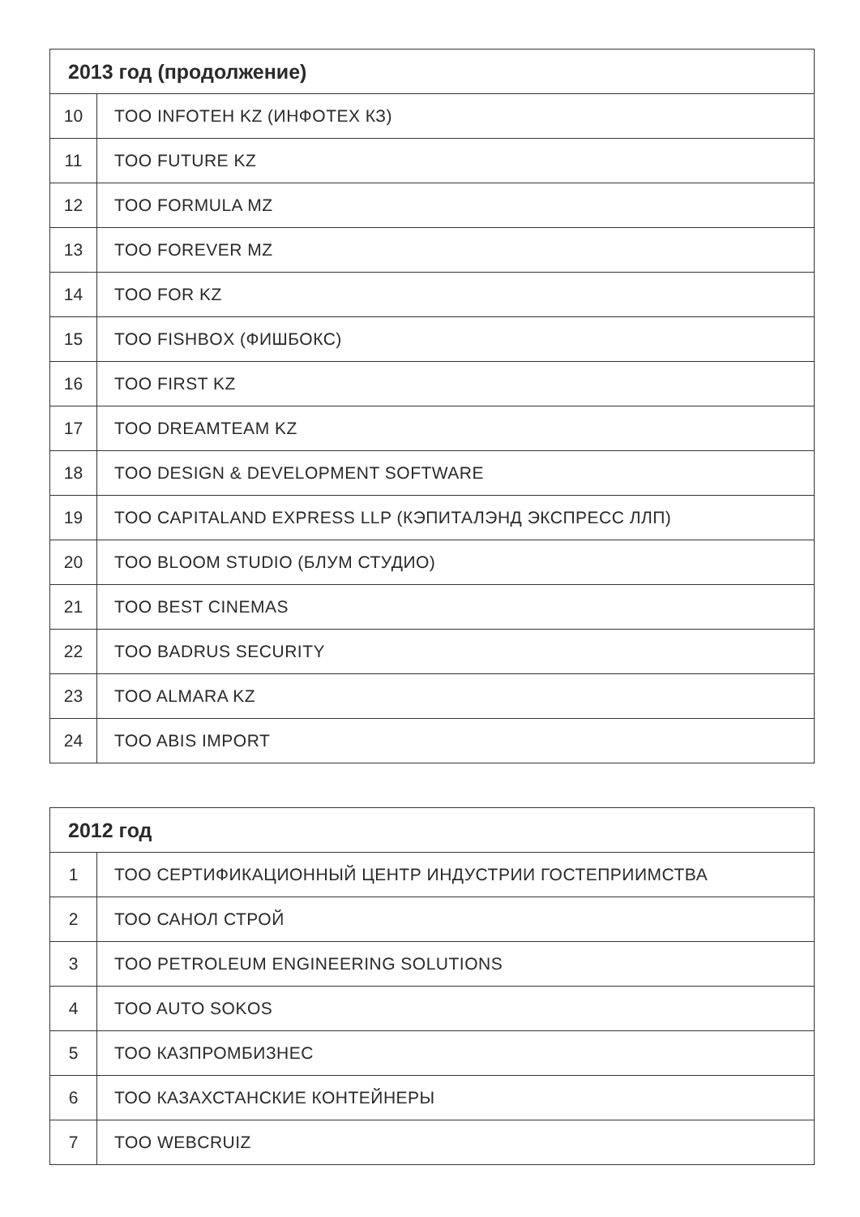| 2013 год (продолжение) | |
| --- | --- |
| 10 | TOO INFOTEH KZ (ИНФОТЕХ КЗ) |
| 11 | TOO FUTURE KZ |
| 12 | TOO FORMULA MZ |
| 13 | TOO FOREVER MZ |
| 14 | TOO FOR KZ |
| 15 | TOO FISHBOX (ФИШБОКС) |
| 16 | TOO FIRST KZ |
| 17 | TOO DREAMTEAM KZ |
| 18 | TOO DESIGN & DEVELOPMENT SOFTWARE |
| 19 | TOO CAPITALAND EXPRESS LLP (КЭПИТАЛЭНД ЭКСПРЕСС ЛЛП) |
| 20 | TOO BLOOM STUDIO (БЛУМ СТУДИО) |
| 21 | TOO BEST CINEMAS |
| 22 | TOO BADRUS SECURITY |
| 23 | TOO ALMARA KZ |
| 24 | TOO ABIS IMPORT |
| 2012 год | |
| --- | --- |
| 1 | ТОО СЕРТИФИКАЦИОННЫЙ ЦЕНТР ИНДУСТРИИ ГОСТЕПРИИМСТВА |
| 2 | ТОО САНОЛ СТРОЙ |
| 3 | TOO PETROLEUM ENGINEERING SOLUTIONS |
| 4 | TOO AUTO SOKOS |
| 5 | ТОО КАЗПРОМБИЗНЕС |
| 6 | ТОО КАЗАХСТАНСКИЕ КОНТЕЙНЕРЫ |
| 7 | TOO WEBCRUIZ |